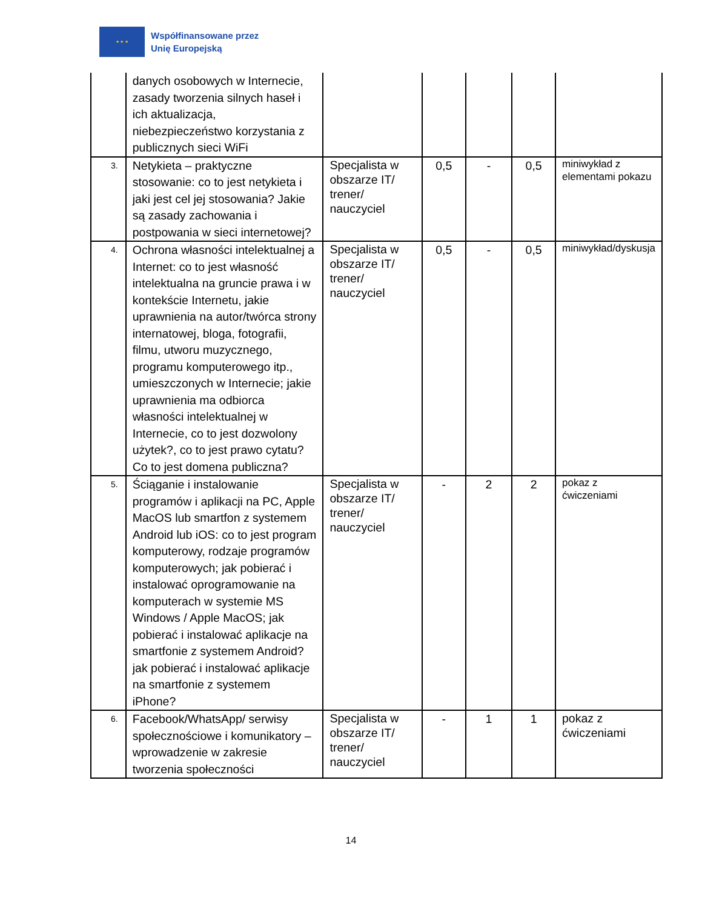★ ★ ★
Współfinansowane przez
Unię Europejską
| | danych osobowych w Internecie, zasady tworzenia silnych haseł i ich aktualizacja, niebezpieczeństwo korzystania z publicznych sieci WiFi | | | | | |
| 3. | Netykieta – praktyczne stosowanie: co to jest netykieta i jaki jest cel jej stosowania? Jakie są zasady zachowania i postpowania w sieci internetowej? | Specjalista w obszarze IT/ trener/ nauczyciel | 0,5 | - | 0,5 | miniwykład z elementami pokazu |
| 4. | Ochrona własności intelektualnej a Internet: co to jest własność intelektualna na gruncie prawa i w kontekście Internetu, jakie uprawnienia na autor/twórca strony internatowej, bloga, fotografii, filmu, utworu muzycznego, programu komputerowego itp., umieszczonych w Internecie; jakie uprawnienia ma odbiorca własności intelektualnej w Internecie, co to jest dozwolony użytek?, co to jest prawo cytatu? Co to jest domena publiczna? | Specjalista w obszarze IT/ trener/ nauczyciel | 0,5 | - | 0,5 | miniwykład/dyskusja |
| 5. | Ściąganie i instalowanie programów i aplikacji na PC, Apple MacOS lub smartfon z systemem Android lub iOS: co to jest program komputerowy, rodzaje programów komputerowych; jak pobierać i instalować oprogramowanie na komputerach w systemie MS Windows / Apple MacOS; jak pobierać i instalować aplikacje na smartfonie z systemem Android? jak pobierać i instalować aplikacje na smartfonie z systemem iPhone? | Specjalista w obszarze IT/ trener/ nauczyciel | - | 2 | 2 | pokaz z ćwiczeniami |
| 6. | Facebook/WhatsApp/ serwisy społecznościowe i komunikatory – wprowadzenie w zakresie tworzenia społeczności | Specjalista w obszarze IT/ trener/ nauczyciel | - | 1 | 1 | pokaz z ćwiczeniami |
14